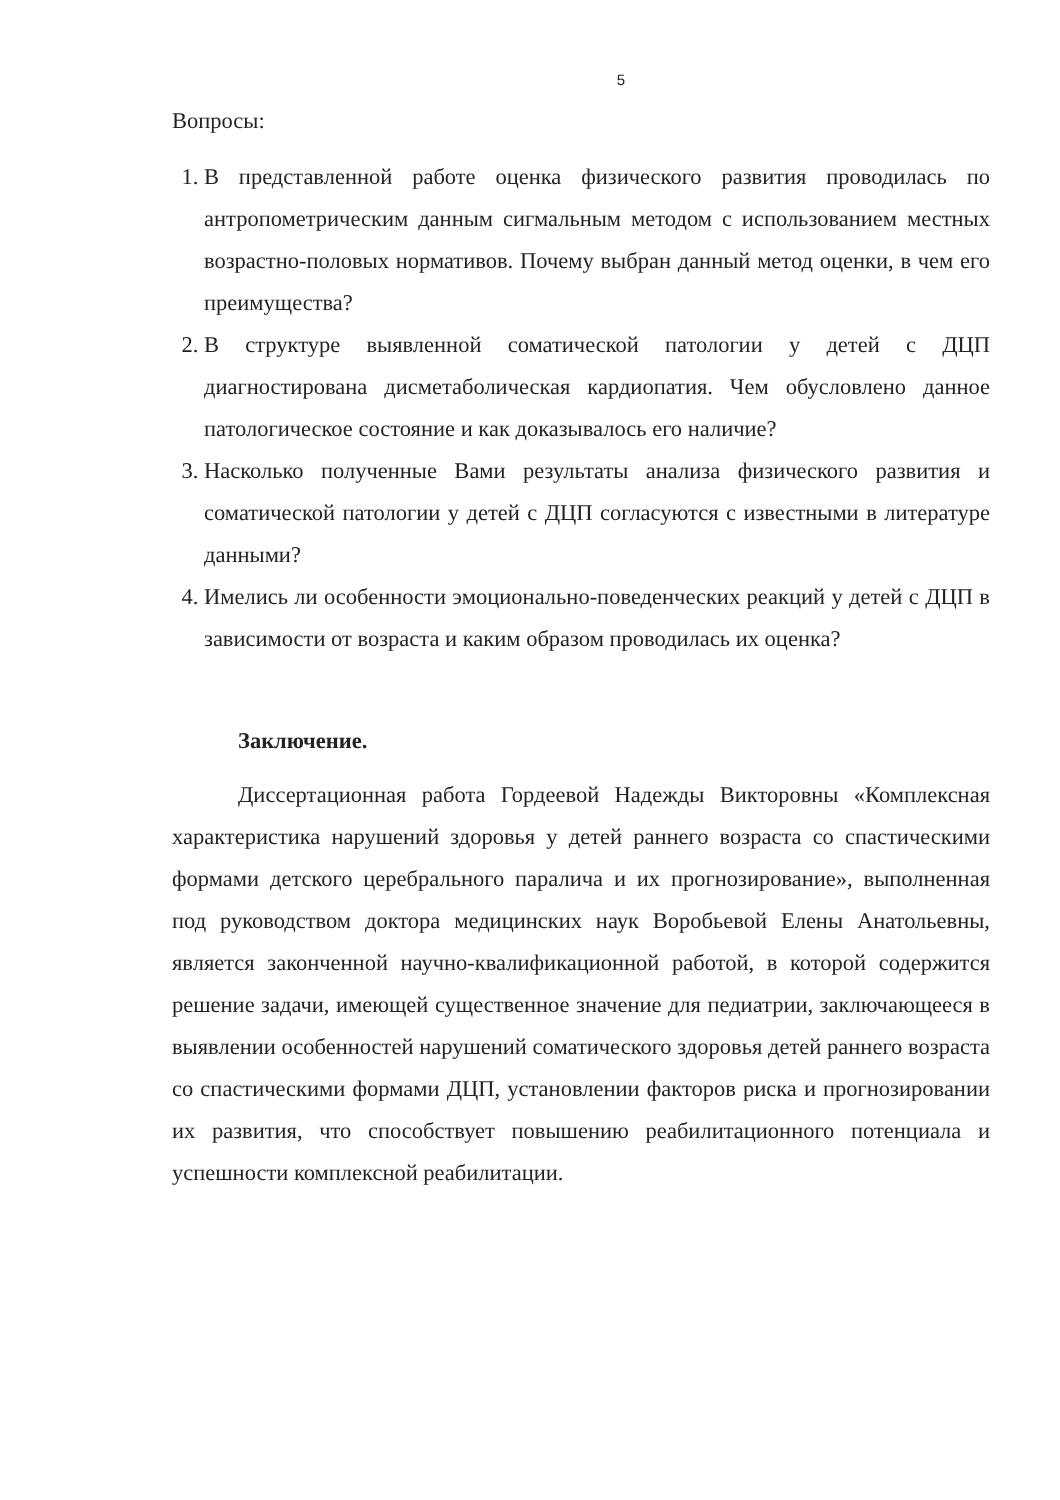5
Вопросы:
1. В представленной работе оценка физического развития проводилась по антропометрическим данным сигмальным методом с использованием местных возрастно-половых нормативов. Почему выбран данный метод оценки, в чем его преимущества?
2. В структуре выявленной соматической патологии у детей с ДЦП диагностирована дисметаболическая кардиопатия. Чем обусловлено данное патологическое состояние и как доказывалось его наличие?
3. Насколько полученные Вами результаты анализа физического развития и соматической патологии у детей с ДЦП согласуются с известными в литературе данными?
4. Имелись ли особенности эмоционально-поведенческих реакций у детей с ДЦП в зависимости от возраста и каким образом проводилась их оценка?
Заключение.
Диссертационная работа Гордеевой Надежды Викторовны «Комплексная характеристика нарушений здоровья у детей раннего возраста со спастическими формами детского церебрального паралича и их прогнозирование», выполненная под руководством доктора медицинских наук Воробьевой Елены Анатольевны, является законченной научно-квалификационной работой, в которой содержится решение задачи, имеющей существенное значение для педиатрии, заключающееся в выявлении особенностей нарушений соматического здоровья детей раннего возраста со спастическими формами ДЦП, установлении факторов риска и прогнозировании их развития, что способствует повышению реабилитационного потенциала и успешности комплексной реабилитации.